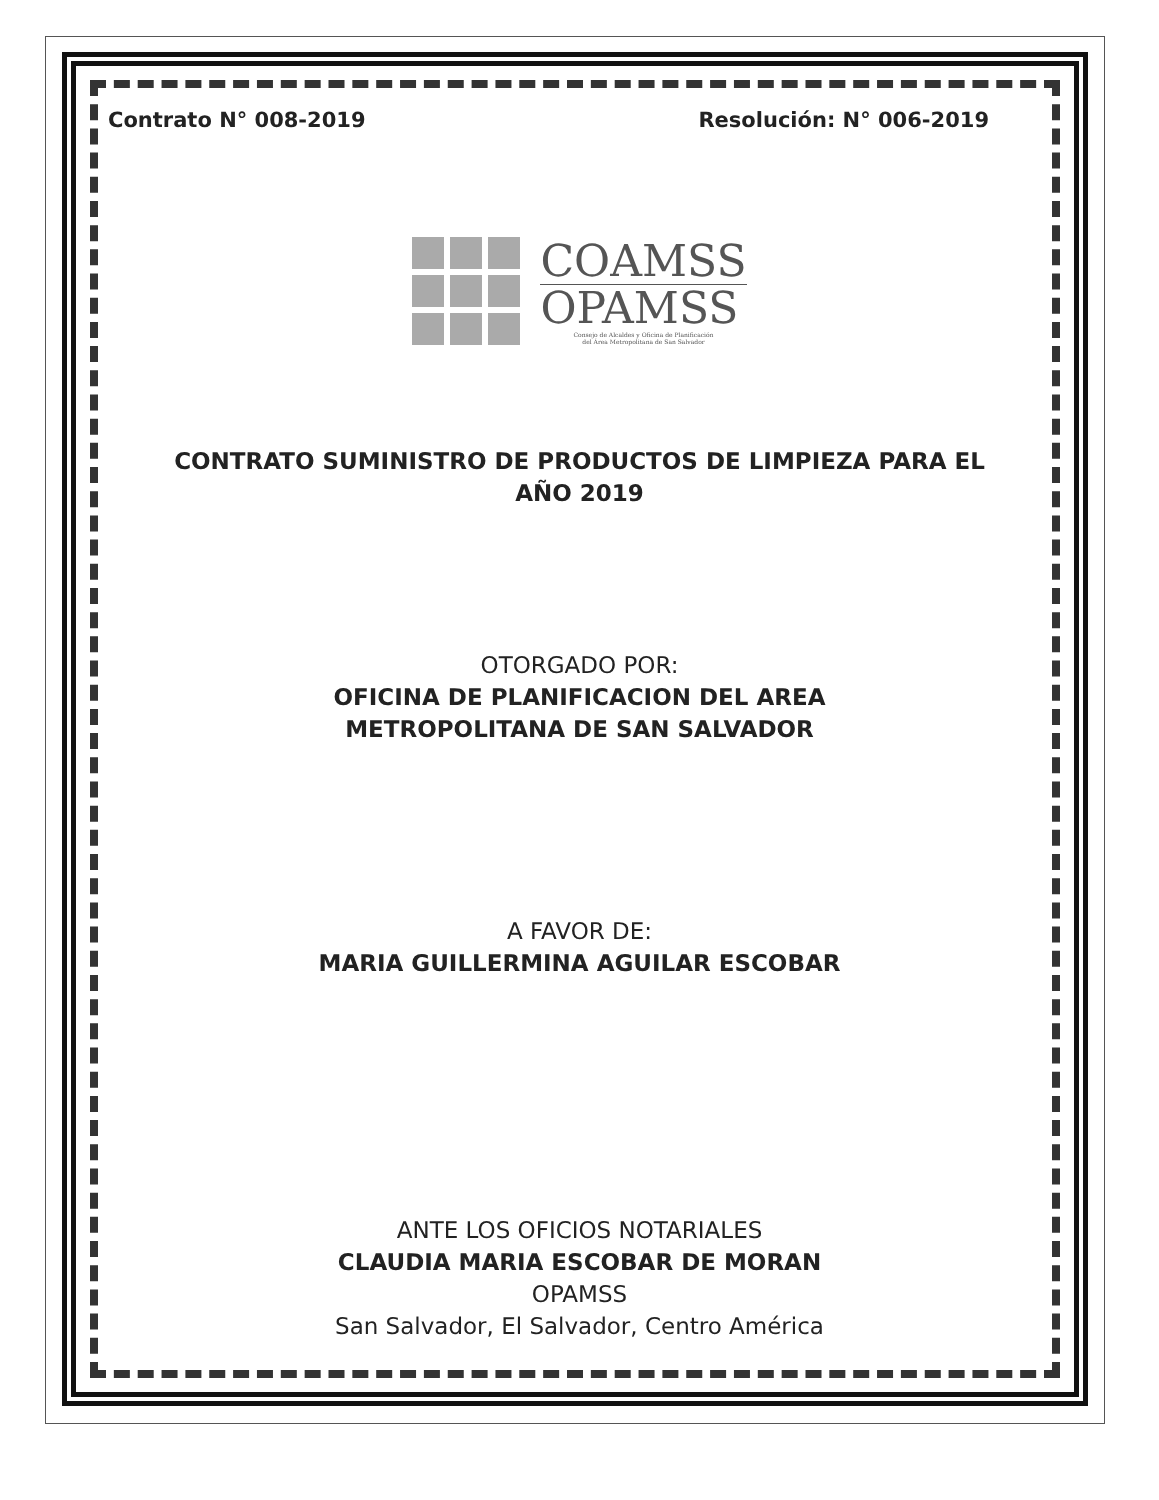Contrato N° 008-2019 Resolución: N° 006-2019
COAMSS
OPAMSS
Consejo de Alcaldes y Oficina de Planificación
del Área Metropolitana de San Salvador
CONTRATO SUMINISTRO DE PRODUCTOS DE LIMPIEZA PARA EL AÑO 2019
OTORGADO POR:
OFICINA DE PLANIFICACION DEL AREA
METROPOLITANA DE SAN SALVADOR
A FAVOR DE:
MARIA GUILLERMINA AGUILAR ESCOBAR
ANTE LOS OFICIOS NOTARIALES
CLAUDIA MARIA ESCOBAR DE MORAN
OPAMSS
San Salvador, El Salvador, Centro América